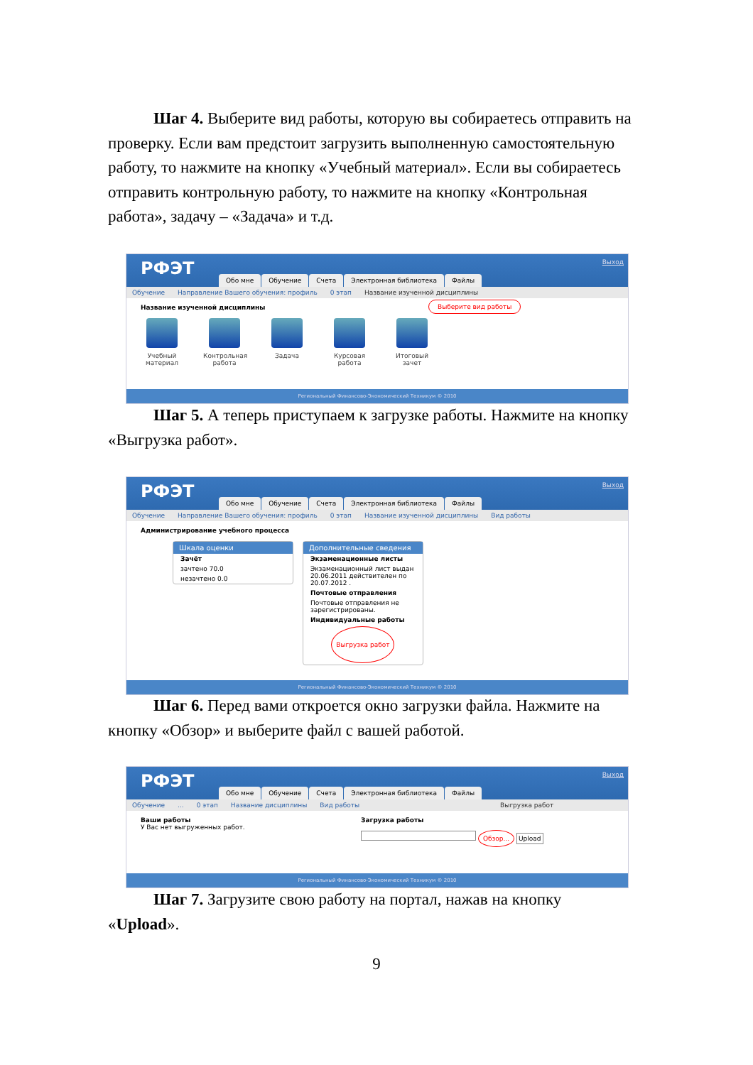Шаг 4. Выберите вид работы, которую вы собираетесь отпра­вить на проверку. Если вам предстоит загрузить выполненную само­стоятельную работу, то нажмите на кнопку «Учебный материал». Если вы собираетесь отправить контрольную работу, то нажмите на кнопку «Контрольная работа», задачу – «Задача» и т.д.
РФЭТ Выход
Обо мне Обучение Счета Электронная библиотека Файлы
Обучение Направление Вашего обучения: профиль 0 этап Название изученной дисциплины
Название изученной дисциплины
Выберите вид работы
Учебный материал
Контрольная работа
Задача Курсовая работа
Итоговый зачет
Региональный Финансово-Экономический Техникум © 2010
Шаг 5. А теперь приступаем к загрузке работы. Нажмите на кнопку «Выгрузка работ».
РФЭТ Выход
Обо мне Обучение Счета Электронная библиотека Файлы
Обучение Направление Вашего обучения: профиль 0 этап Название изученной дисциплины Вид работы
Администрирование учебного процесса
Шкала оценки
Зачёт
зачтено 70.0
незачтено 0.0
Дополнительные сведения
Экзаменационные листы
Экзаменационный лист выдан 20.06.2011 действителен по 20.07.2012 .
Почтовые отправления
Почтовые отправления не зарегистрированы.
Индивидуальные работы
Выгрузка работ
Региональный Финансово-Экономический Техникум © 2010
Шаг 6. Перед вами откроется окно загрузки файла. Нажмите на кнопку «Обзор» и выберите файл с вашей работой.
РФЭТ Выход
Обо мне Обучение Счета Электронная библиотека Файлы
Обучение... 0 этап Название дисциплины Вид работы Выгрузка работ
Ваши работы
У Вас нет выгруженных работ.
Загрузка работы
Обзор... Upload
Региональный Финансово-Экономический Техникум © 2010
Шаг 7. Загрузите свою работу на портал, нажав на кнопку «Upload».
9